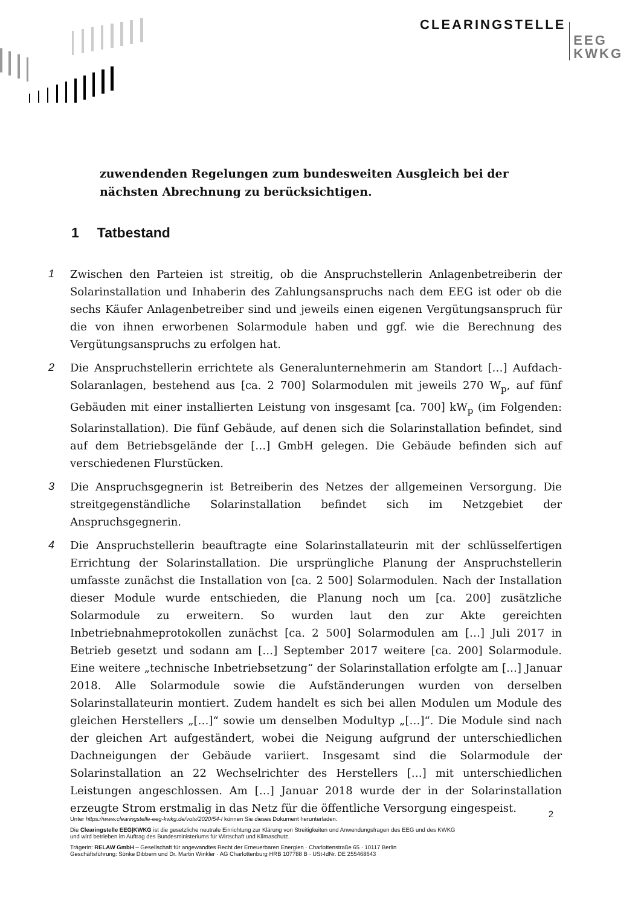CLEARINGSTELLE EEG
KWKG
zuwendenden Regelungen zum bundesweiten Ausgleich bei der nächsten Abrechnung zu berücksichtigen.
1 Tatbestand
1 Zwischen den Parteien ist streitig, ob die Anspruchstellerin Anlagenbetreiberin der Solarinstallation und Inhaberin des Zahlungsanspruchs nach dem EEG ist oder ob die sechs Käufer Anlagenbetreiber sind und jeweils einen eigenen Vergütungsanspruch für die von ihnen erworbenen Solarmodule haben und ggf. wie die Berechnung des Vergütungsanspruchs zu erfolgen hat.
2 Die Anspruchstellerin errichtete als Generalunternehmerin am Standort […] Aufdach-Solaranlagen, bestehend aus [ca. 2 700] Solarmodulen mit jeweils 270 W<sub>p</sub>, auf fünf Gebäuden mit einer installierten Leistung von insgesamt [ca. 700] kW<sub>p</sub> (im Folgenden: Solarinstallation). Die fünf Gebäude, auf denen sich die Solarinstallation befindet, sind auf dem Betriebsgelände der […] GmbH gelegen. Die Gebäude befinden sich auf verschiedenen Flurstücken.
3 Die Anspruchsgegnerin ist Betreiberin des Netzes der allgemeinen Versorgung. Die streitgegenständliche Solarinstallation befindet sich im Netzgebiet der Anspruchsgegnerin.
4 Die Anspruchstellerin beauftragte eine Solarinstallateurin mit der schlüsselfertigen Errichtung der Solarinstallation. Die ursprüngliche Planung der Anspruchstellerin umfasste zunächst die Installation von [ca. 2 500] Solarmodulen. Nach der Installation dieser Module wurde entschieden, die Planung noch um [ca. 200] zusätzliche Solarmodule zu erweitern. So wurden laut den zur Akte gereichten Inbetriebnahmeprotokollen zunächst [ca. 2 500] Solarmodulen am […] Juli 2017 in Betrieb gesetzt und sodann am […] September 2017 weitere [ca. 200] Solarmodule. Eine weitere „technische Inbetriebsetzung“ der Solarinstallation erfolgte am […] Januar 2018. Alle Solarmodule sowie die Aufständerungen wurden von derselben Solarinstallateurin montiert. Zudem handelt es sich bei allen Modulen um Module des gleichen Herstellers „[…]“ sowie um denselben Modultyp „[…]“. Die Module sind nach der gleichen Art aufgeständert, wobei die Neigung aufgrund der unterschiedlichen Dachneigungen der Gebäude variiert. Insgesamt sind die Solarmodule der Solarinstallation an 22 Wechselrichter des Herstellers […] mit unterschiedlichen Leistungen angeschlossen. Am […] Januar 2018 wurde der in der Solarinstallation erzeugte Strom erstmalig in das Netz für die öffentliche Versorgung eingespeist.
2
Unter https://www.clearingstelle-eeg-kwkg.de/votv/2020/54-I können Sie dieses Dokument herunterladen.
Die Clearingstelle EEG|KWKG ist die gesetzliche neutrale Einrichtung zur Klärung von Streitigkeiten und Anwendungsfragen des EEG und des KWKG
und wird betrieben im Auftrag des Bundesministeriums für Wirtschaft und Klimaschutz.
Trägerin: RELAW GmbH – Gesellschaft für angewandtes Recht der Erneuerbaren Energien · Charlottenstraße 65 · 10117 Berlin
Geschäftsführung: Sönke Dibbern und Dr. Martin Winkler · AG Charlottenburg HRB 107788 B · USt-IdNr. DE 255468643